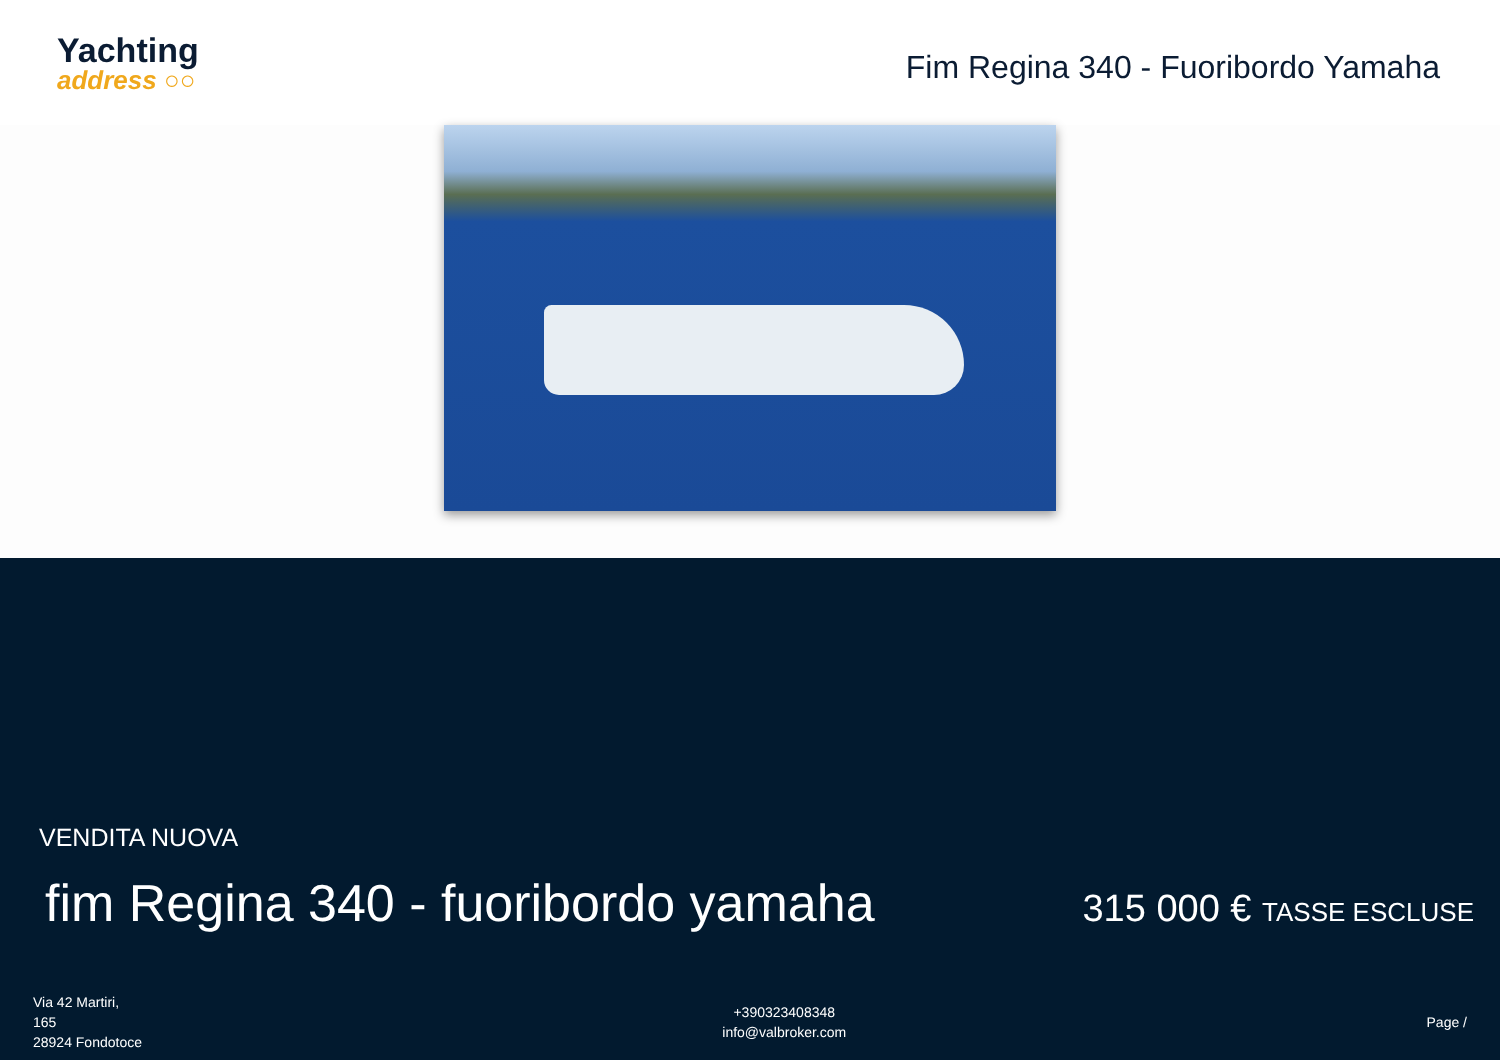Yachting
address ○○
Fim Regina 340 - Fuoribordo Yamaha
VENDITA NUOVA
fim Regina 340 - fuoribordo yamaha
315 000 € TASSE ESCLUSE
Via 42 Martiri,
165
28924 Fondotoce
+390323408348
info@valbroker.com
Page /